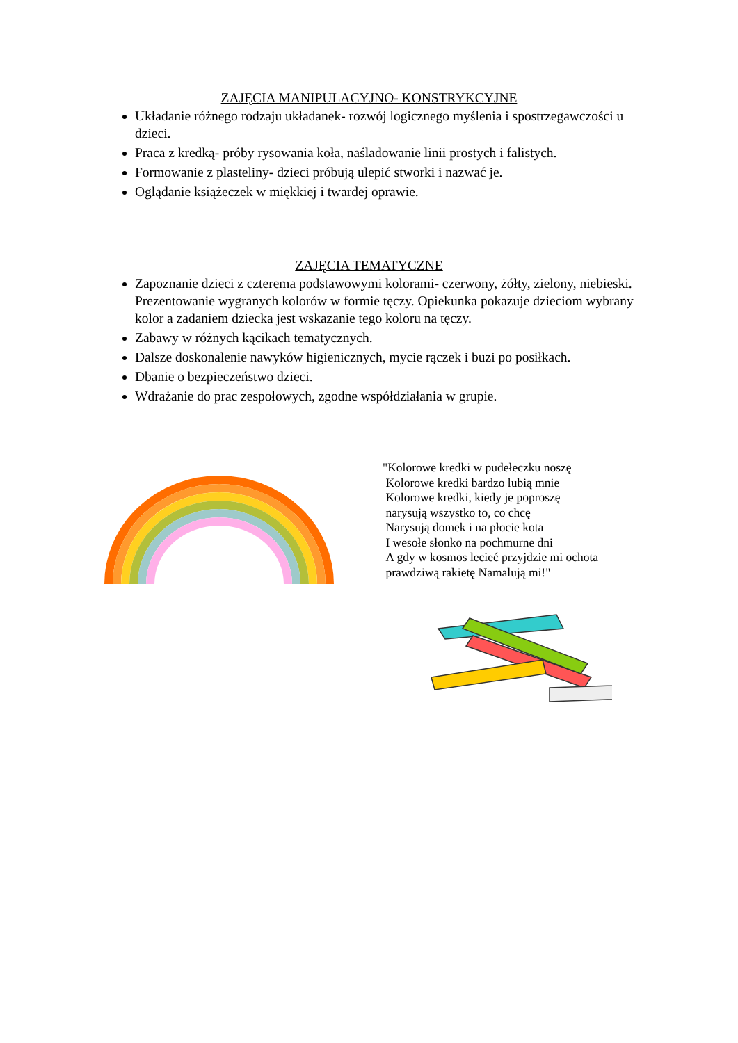ZAJĘCIA MANIPULACYJNO- KONSTRYKCYJNE
Układanie różnego rodzaju układanek- rozwój logicznego myślenia i spostrzegawczości u dzieci.
Praca z kredką- próby rysowania koła, naśladowanie linii prostych i falistych.
Formowanie z plasteliny- dzieci próbują ulepić stworki i nazwać je.
Oglądanie książeczek w miękkiej i twardej oprawie.
ZAJĘCIA TEMATYCZNE
Zapoznanie dzieci z czterema podstawowymi kolorami- czerwony, żółty, zielony, niebieski. Prezentowanie wygranych kolorów w formie tęczy. Opiekunka pokazuje dzieciom wybrany kolor a zadaniem dziecka jest wskazanie tego koloru na tęczy.
Zabawy w różnych kącikach tematycznych.
Dalsze doskonalenie nawyków higienicznych, mycie rączek i buzi po posiłkach.
Dbanie o bezpieczeństwo dzieci.
Wdrażanie do prac zespołowych, zgodne współdziałania w grupie.
"Kolorowe kredki w pudełeczku noszę
Kolorowe kredki bardzo lubią mnie
Kolorowe kredki, kiedy je poproszę
narysują wszystko to, co chcę
Narysują domek i na płocie kota
I wesołe słonko na pochmurne dni
A gdy w kosmos lecieć przyjdzie mi ochota
prawdziwą rakietę Namalują mi!"